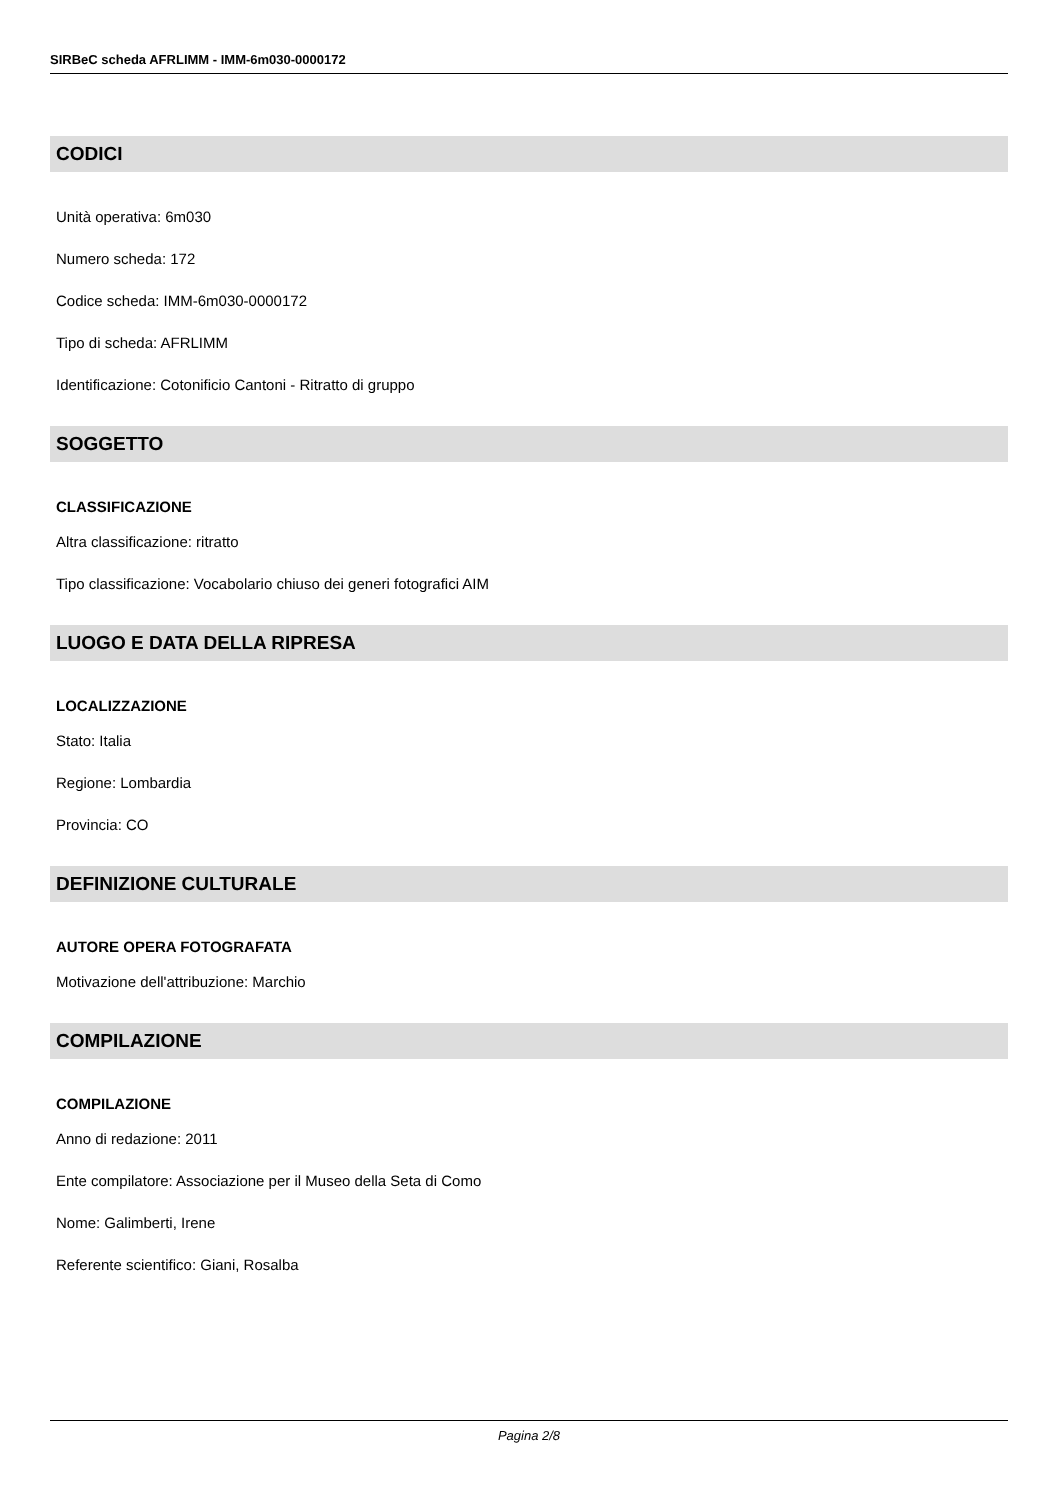SIRBeC scheda AFRLIMM - IMM-6m030-0000172
CODICI
Unità operativa: 6m030
Numero scheda: 172
Codice scheda: IMM-6m030-0000172
Tipo di scheda: AFRLIMM
Identificazione: Cotonificio Cantoni - Ritratto di gruppo
SOGGETTO
CLASSIFICAZIONE
Altra classificazione: ritratto
Tipo classificazione: Vocabolario chiuso dei generi fotografici AIM
LUOGO E DATA DELLA RIPRESA
LOCALIZZAZIONE
Stato: Italia
Regione: Lombardia
Provincia: CO
DEFINIZIONE CULTURALE
AUTORE OPERA FOTOGRAFATA
Motivazione dell'attribuzione: Marchio
COMPILAZIONE
COMPILAZIONE
Anno di redazione: 2011
Ente compilatore: Associazione per il Museo della Seta di Como
Nome: Galimberti, Irene
Referente scientifico: Giani, Rosalba
Pagina 2/8